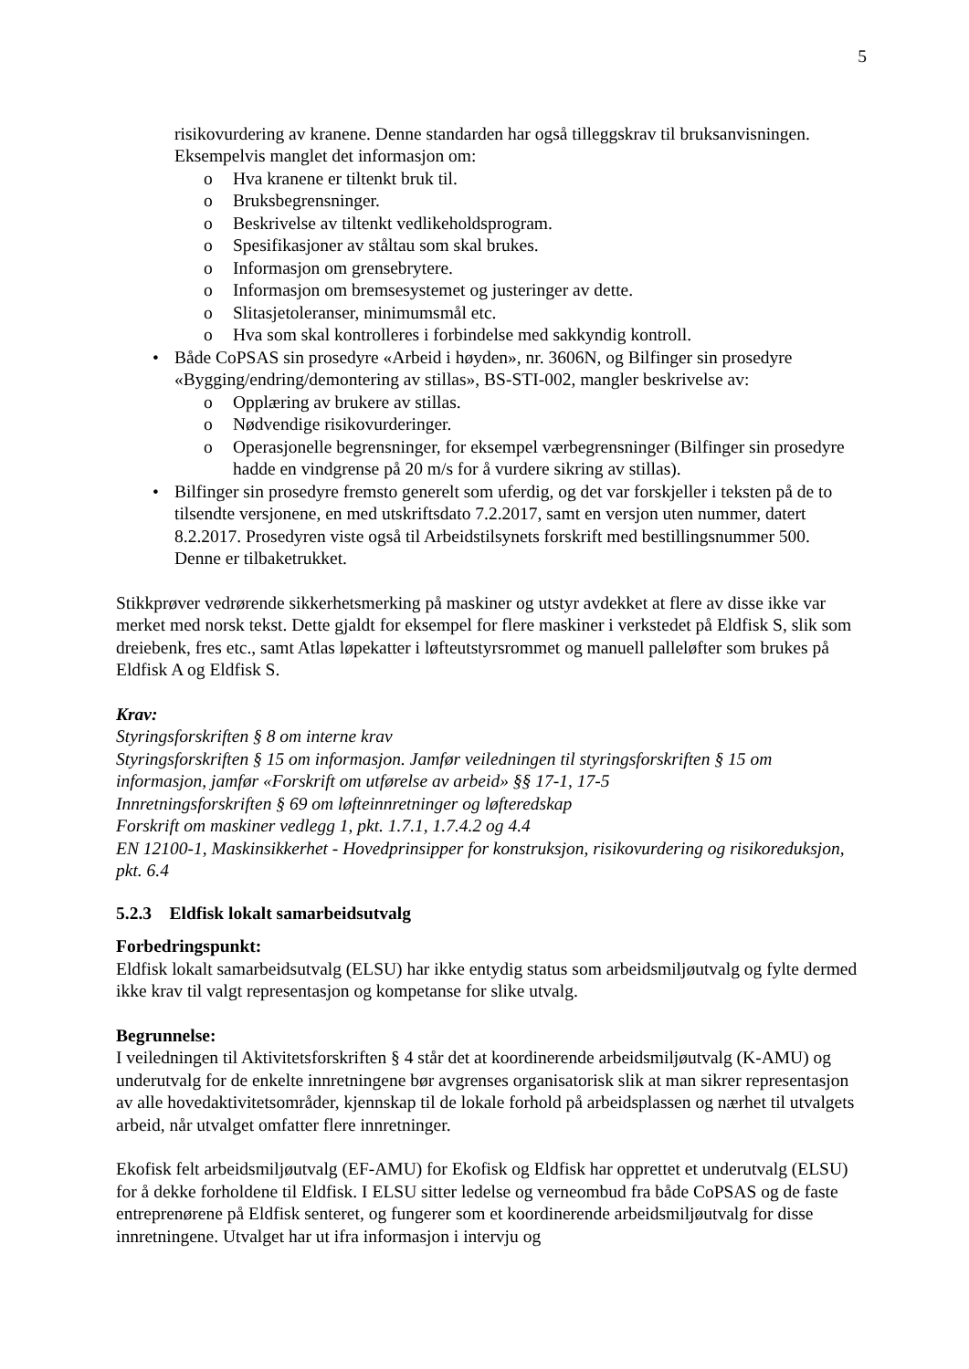5
risikovurdering av kranene. Denne standarden har også tilleggskrav til bruksanvisningen. Eksempelvis manglet det informasjon om:
o Hva kranene er tiltenkt bruk til.
o Bruksbegrensninger.
o Beskrivelse av tiltenkt vedlikeholdsprogram.
o Spesifikasjoner av ståltau som skal brukes.
o Informasjon om grensebrytere.
o Informasjon om bremsesystemet og justeringer av dette.
o Slitasjetoleranser, minimumsmål etc.
o Hva som skal kontrolleres i forbindelse med sakkyndig kontroll.
• Både CoPSAS sin prosedyre «Arbeid i høyden», nr. 3606N, og Bilfinger sin prosedyre «Bygging/endring/demontering av stillas», BS-STI-002, mangler beskrivelse av:
o Opplæring av brukere av stillas.
o Nødvendige risikovurderinger.
o Operasjonelle begrensninger, for eksempel værbegrensninger (Bilfinger sin prosedyre hadde en vindgrense på 20 m/s for å vurdere sikring av stillas).
• Bilfinger sin prosedyre fremsto generelt som uferdig, og det var forskjeller i teksten på de to tilsendte versjonene, en med utskriftsdato 7.2.2017, samt en versjon uten nummer, datert 8.2.2017. Prosedyren viste også til Arbeidstilsynets forskrift med bestillingsnummer 500. Denne er tilbaketrukket.
Stikkprøver vedrørende sikkerhetsmerking på maskiner og utstyr avdekket at flere av disse ikke var merket med norsk tekst. Dette gjaldt for eksempel for flere maskiner i verkstedet på Eldfisk S, slik som dreiebenk, fres etc., samt Atlas løpekatter i løfteutstyrsrommet og manuell palleløfter som brukes på Eldfisk A og Eldfisk S.
Krav:
Styringsforskriften § 8 om interne krav
Styringsforskriften § 15 om informasjon. Jamfør veiledningen til styringsforskriften § 15 om informasjon, jamfør «Forskrift om utførelse av arbeid» §§ 17-1, 17-5
Innretningsforskriften § 69 om løfteinnretninger og løfteredskap
Forskrift om maskiner vedlegg 1, pkt. 1.7.1, 1.7.4.2 og 4.4
EN 12100-1, Maskinsikkerhet - Hovedprinsipper for konstruksjon, risikovurdering og risikoreduksjon, pkt. 6.4
5.2.3 Eldfisk lokalt samarbeidsutvalg
Forbedringspunkt:
Eldfisk lokalt samarbeidsutvalg (ELSU) har ikke entydig status som arbeidsmiljøutvalg og fylte dermed ikke krav til valgt representasjon og kompetanse for slike utvalg.
Begrunnelse:
I veiledningen til Aktivitetsforskriften § 4 står det at koordinerende arbeidsmiljøutvalg (K-AMU) og underutvalg for de enkelte innretningene bør avgrenses organisatorisk slik at man sikrer representasjon av alle hovedaktivitetsområder, kjennskap til de lokale forhold på arbeidsplassen og nærhet til utvalgets arbeid, når utvalget omfatter flere innretninger.
Ekofisk felt arbeidsmiljøutvalg (EF-AMU) for Ekofisk og Eldfisk har opprettet et underutvalg (ELSU) for å dekke forholdene til Eldfisk. I ELSU sitter ledelse og verneombud fra både CoPSAS og de faste entreprenørene på Eldfisk senteret, og fungerer som et koordinerende arbeidsmiljøutvalg for disse innretningene. Utvalget har ut ifra informasjon i intervju og